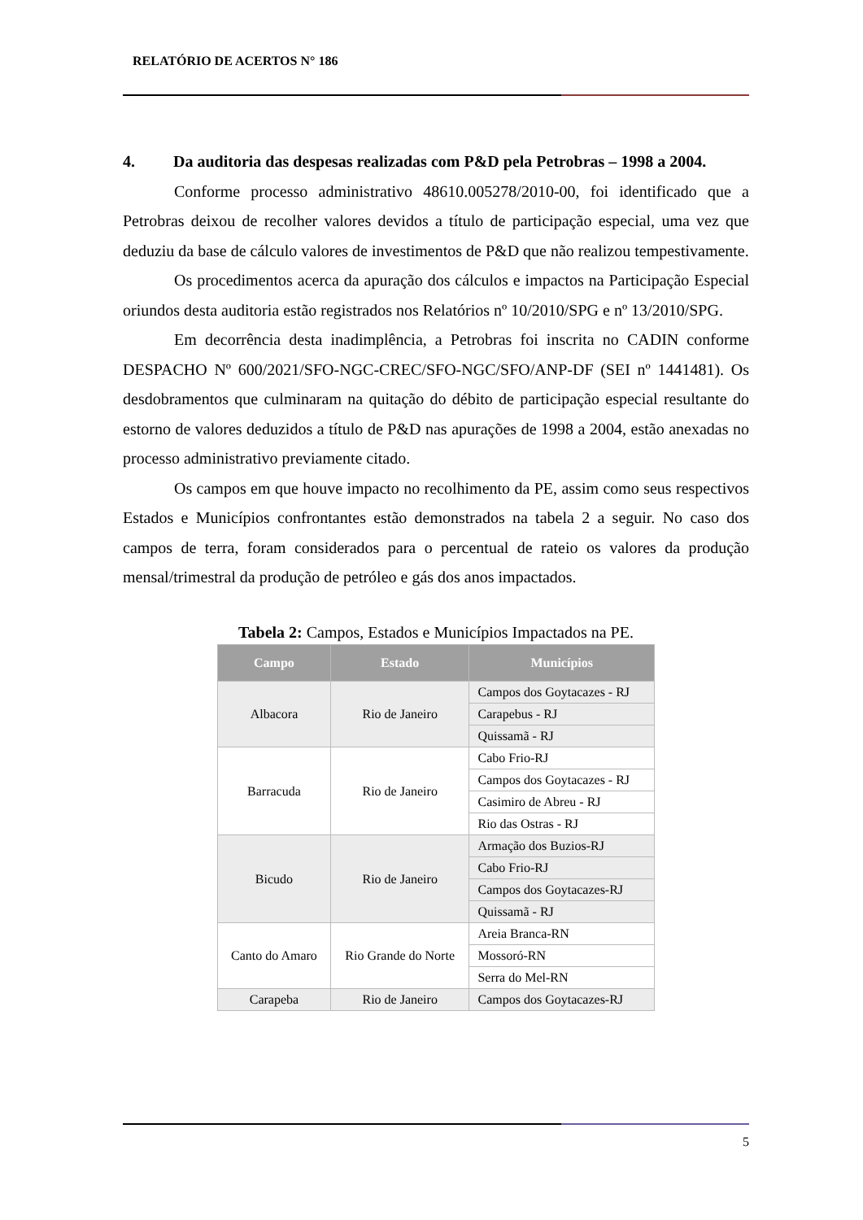RELATÓRIO DE ACERTOS N° 186
4. Da auditoria das despesas realizadas com P&D pela Petrobras – 1998 a 2004.
Conforme processo administrativo 48610.005278/2010-00, foi identificado que a Petrobras deixou de recolher valores devidos a título de participação especial, uma vez que deduziu da base de cálculo valores de investimentos de P&D que não realizou tempestivamente.
Os procedimentos acerca da apuração dos cálculos e impactos na Participação Especial oriundos desta auditoria estão registrados nos Relatórios nº 10/2010/SPG e nº 13/2010/SPG.
Em decorrência desta inadimplência, a Petrobras foi inscrita no CADIN conforme DESPACHO Nº 600/2021/SFO-NGC-CREC/SFO-NGC/SFO/ANP-DF (SEI nº 1441481). Os desdobramentos que culminaram na quitação do débito de participação especial resultante do estorno de valores deduzidos a título de P&D nas apurações de 1998 a 2004, estão anexadas no processo administrativo previamente citado.
Os campos em que houve impacto no recolhimento da PE, assim como seus respectivos Estados e Municípios confrontantes estão demonstrados na tabela 2 a seguir. No caso dos campos de terra, foram considerados para o percentual de rateio os valores da produção mensal/trimestral da produção de petróleo e gás dos anos impactados.
Tabela 2: Campos, Estados e Municípios Impactados na PE.
| Campo | Estado | Municípios |
| --- | --- | --- |
| Albacora | Rio de Janeiro | Campos dos Goytacazes - RJ |
| | | Carapebus - RJ |
| | | Quissamã - RJ |
| Barracuda | Rio de Janeiro | Cabo Frio-RJ |
| | | Campos dos Goytacazes - RJ |
| | | Casimiro de Abreu - RJ |
| | | Rio das Ostras - RJ |
| Bicudo | Rio de Janeiro | Armação dos Buzios-RJ |
| | | Cabo Frio-RJ |
| | | Campos dos Goytacazes-RJ |
| | | Quissamã - RJ |
| Canto do Amaro | Rio Grande do Norte | Areia Branca-RN |
| | | Mossoró-RN |
| | | Serra do Mel-RN |
| Carapeba | Rio de Janeiro | Campos dos Goytacazes-RJ |
5